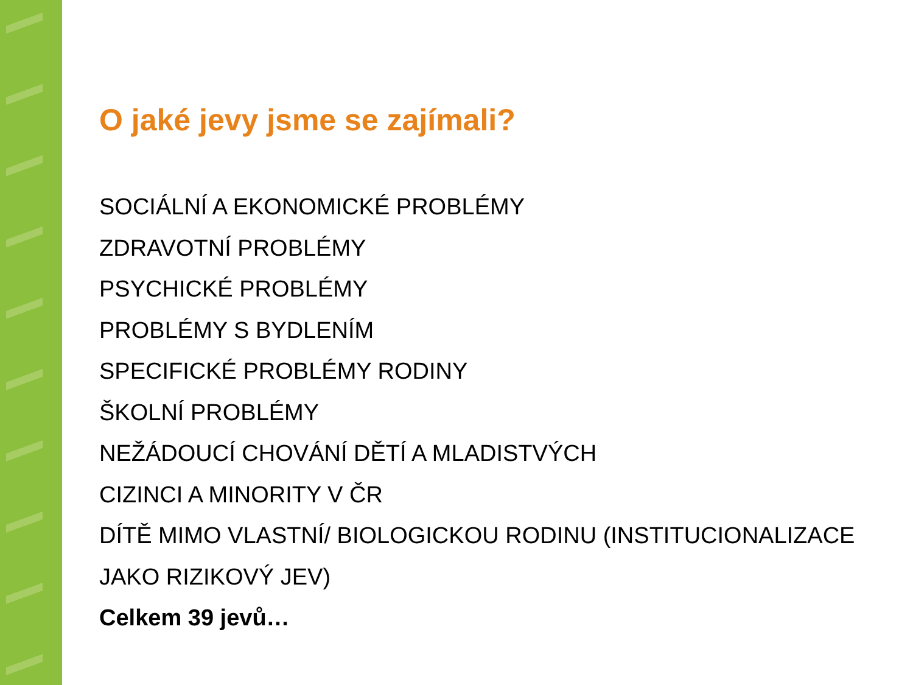O jaké jevy jsme se zajímali?
SOCIÁLNÍ A EKONOMICKÉ PROBLÉMY
ZDRAVOTNÍ PROBLÉMY
PSYCHICKÉ PROBLÉMY
PROBLÉMY S BYDLENÍM
SPECIFICKÉ PROBLÉMY RODINY
ŠKOLNÍ PROBLÉMY
NEŽÁDOUCÍ CHOVÁNÍ DĚTÍ A MLADISTVÝCH
CIZINCI A MINORITY V ČR
DÍTĚ MIMO VLASTNÍ/ BIOLOGICKOU RODINU (INSTITUCIONALIZACE JAKO RIZIKOVÝ JEV)
Celkem 39 jevů…